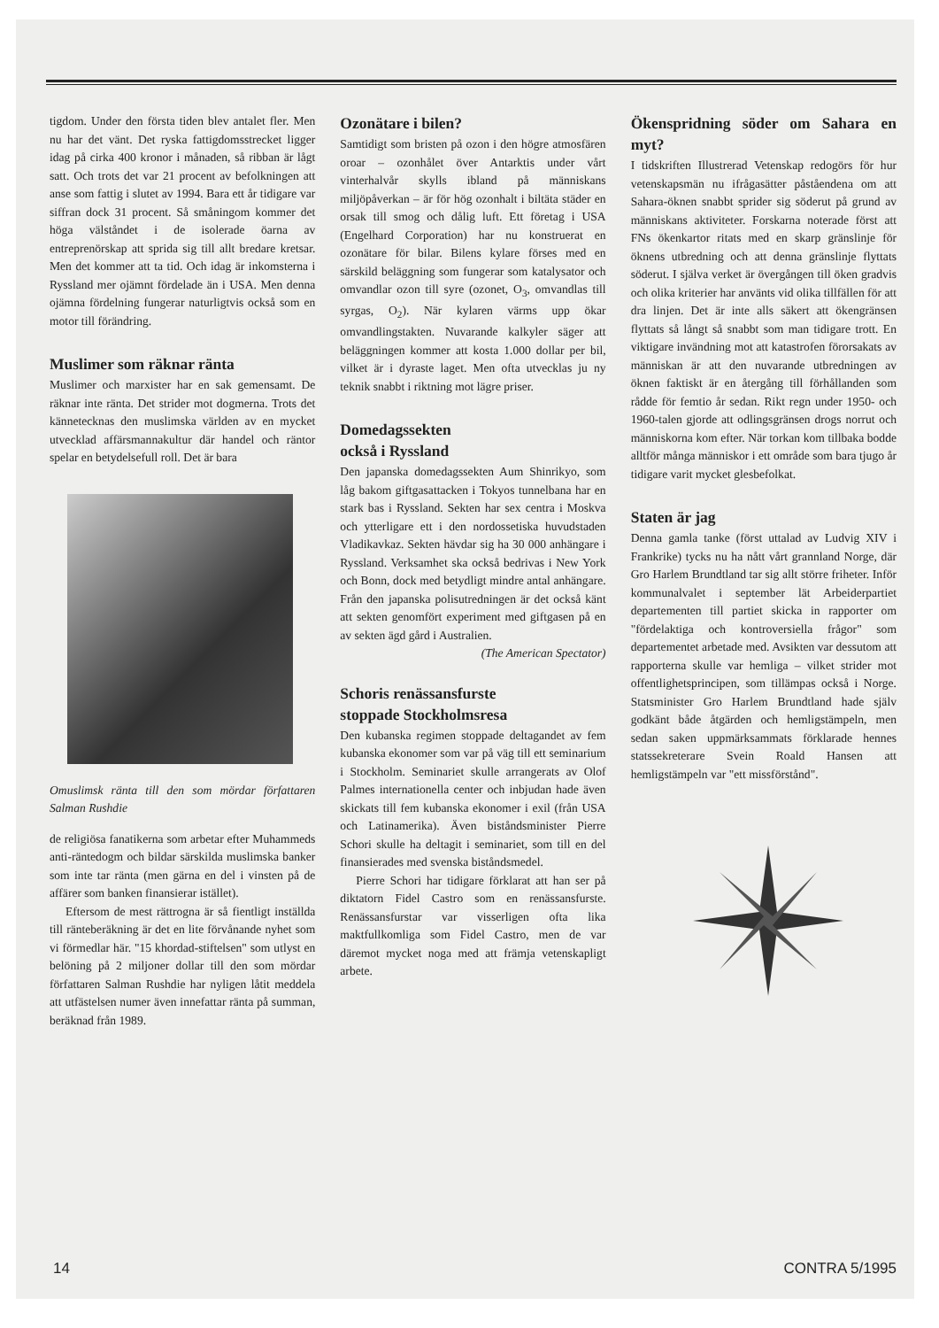tigdom. Under den första tiden blev antalet fler. Men nu har det vänt. Det ryska fattigdomsstrecket ligger idag på cirka 400 kronor i månaden, så ribban är lågt satt. Och trots det var 21 procent av befolkningen att anse som fattig i slutet av 1994. Bara ett år tidigare var siffran dock 31 procent. Så småningom kommer det höga välståndet i de isolerade öarna av entreprenörskap att sprida sig till allt bredare kretsar. Men det kommer att ta tid. Och idag är inkomsterna i Ryssland mer ojämnt fördelade än i USA. Men denna ojämna fördelning fungerar naturligtvis också som en motor till förändring.
Muslimer som räknar ränta
Muslimer och marxister har en sak gemensamt. De räknar inte ränta. Det strider mot dogmerna. Trots det kännetecknas den muslimska världen av en mycket utvecklad affärsmannakultur där handel och räntor spelar en betydelsefull roll. Det är bara
Omuslimsk ränta till den som mördar författaren Salman Rushdie
de religiösa fanatikerna som arbetar efter Muhammeds anti-räntedogm och bildar särskilda muslimska banker som inte tar ränta (men gärna en del i vinsten på de affärer som banken finansierar istället).
Eftersom de mest rättrogna är så fientligt inställda till ränteberäkning är det en lite förvånande nyhet som vi förmedlar här. "15 khordad-stiftelsen" som utlyst en belöning på 2 miljoner dollar till den som mördar författaren Salman Rushdie har nyligen låtit meddela att utfästelsen numer även innefattar ränta på summan, beräknad från 1989.
Ozonätare i bilen?
Samtidigt som bristen på ozon i den högre atmosfären oroar – ozonhålet över Antarktis under vårt vinterhalvår skylls ibland på människans miljöpåverkan – är för hög ozonhalt i biltäta städer en orsak till smog och dålig luft. Ett företag i USA (Engelhard Corporation) har nu konstruerat en ozonätare för bilar. Bilens kylare förses med en särskild beläggning som fungerar som katalysator och omvandlar ozon till syre (ozonet, O<sub>3</sub>, omvandlas till syrgas, O<sub>2</sub>). När kylaren värms upp ökar omvandlingstakten. Nuvarande kalkyler säger att beläggningen kommer att kosta 1.000 dollar per bil, vilket är i dyraste laget. Men ofta utvecklas ju ny teknik snabbt i riktning mot lägre priser.
Domedagssekten
också i Ryssland
Den japanska domedagssekten Aum Shinrikyo, som låg bakom giftgasattacken i Tokyos tunnelbana har en stark bas i Ryssland. Sekten har sex centra i Moskva och ytterligare ett i den nordossetiska huvudstaden Vladikavkaz. Sekten hävdar sig ha 30 000 anhängare i Ryssland. Verksamhet ska också bedrivas i New York och Bonn, dock med betydligt mindre antal anhängare. Från den japanska polisutredningen är det också känt att sekten genomfört experiment med giftgasen på en av sekten ägd gård i Australien.
(The American Spectator)
Schoris renässansfurste
stoppade Stockholmsresa
Den kubanska regimen stoppade deltagandet av fem kubanska ekonomer som var på väg till ett seminarium i Stockholm. Seminariet skulle arrangerats av Olof Palmes internationella center och inbjudan hade även skickats till fem kubanska ekonomer i exil (från USA och Latinamerika). Även biståndsminister Pierre Schori skulle ha deltagit i seminariet, som till en del finansierades med svenska biståndsmedel.
Pierre Schori har tidigare förklarat att han ser på diktatorn Fidel Castro som en renässansfurste. Renässansfurstar var visserligen ofta lika maktfullkomliga som Fidel Castro, men de var däremot mycket noga med att främja vetenskapligt arbete.
Ökenspridning söder om Sahara en myt?
I tidskriften Illustrerad Vetenskap redogörs för hur vetenskapsmän nu ifrågasätter påståendena om att Sahara-öknen snabbt sprider sig söderut på grund av människans aktiviteter. Forskarna noterade först att FNs ökenkartor ritats med en skarp gränslinje för öknens utbredning och att denna gränslinje flyttats söderut. I själva verket är övergången till öken gradvis och olika kriterier har använts vid olika tillfällen för att dra linjen. Det är inte alls säkert att ökengränsen flyttats så långt så snabbt som man tidigare trott. En viktigare invändning mot att katastrofen förorsakats av människan är att den nuvarande utbredningen av öknen faktiskt är en återgång till förhållanden som rådde för femtio år sedan. Rikt regn under 1950- och 1960-talen gjorde att odlingsgränsen drogs norrut och människorna kom efter. När torkan kom tillbaka bodde alltför många människor i ett område som bara tjugo år tidigare varit mycket glesbefolkat.
Staten är jag
Denna gamla tanke (först uttalad av Ludvig XIV i Frankrike) tycks nu ha nått vårt grannland Norge, där Gro Harlem Brundtland tar sig allt större friheter. Inför kommunalvalet i september lät Arbeiderpartiet departementen till partiet skicka in rapporter om "fördelaktiga och kontroversiella frågor" som departementet arbetade med. Avsikten var dessutom att rapporterna skulle var hemliga – vilket strider mot offentlighetsprincipen, som tillämpas också i Norge. Statsminister Gro Harlem Brundtland hade själv godkänt både åtgärden och hemligstämpeln, men sedan saken uppmärksammats förklarade hennes statssekreterare Svein Roald Hansen att hemligstämpeln var "ett missförstånd".
14 CONTRA 5/1995